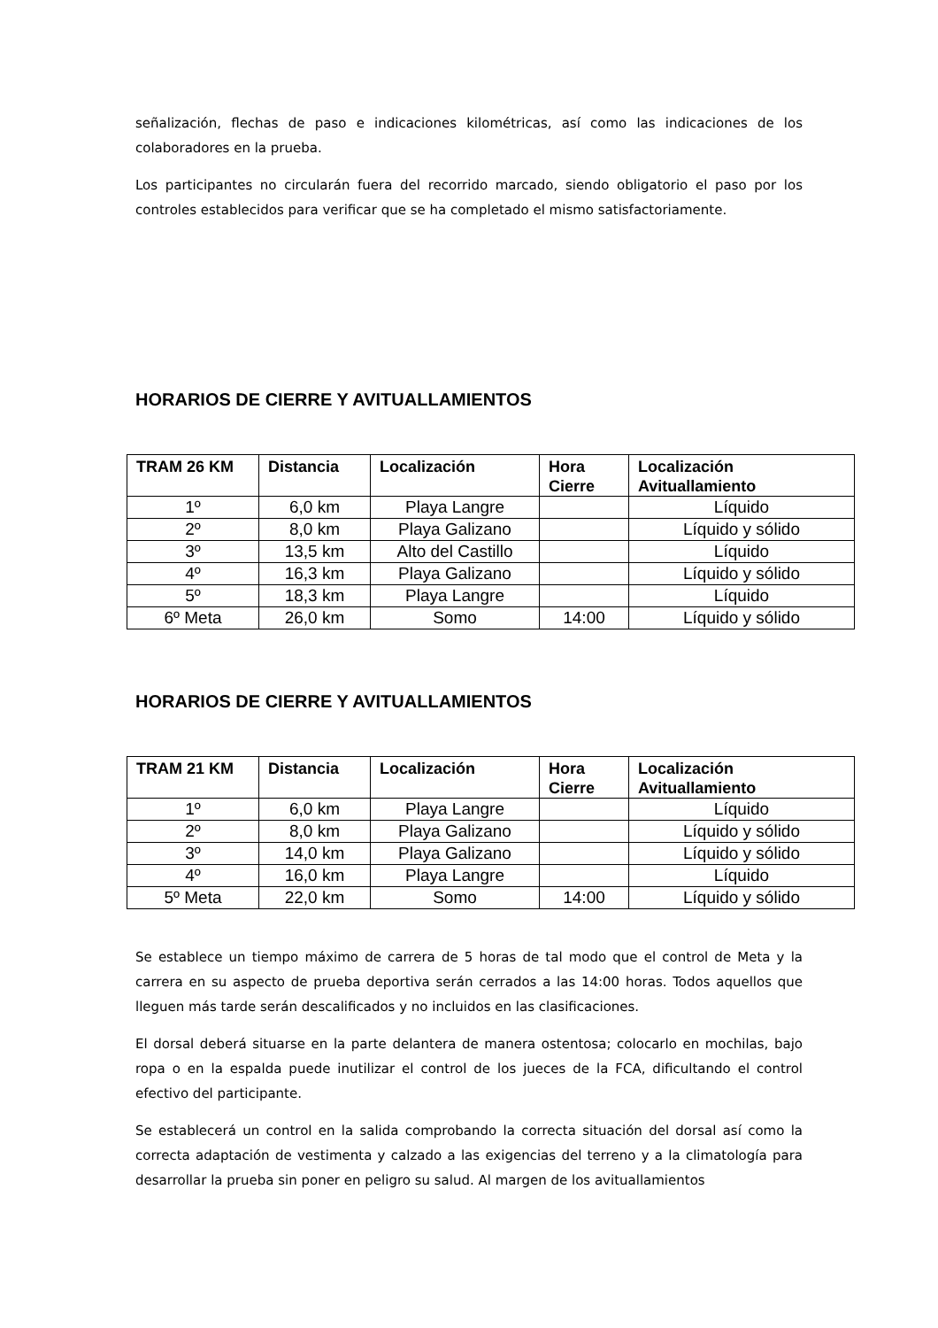señalización, flechas de paso e indicaciones kilométricas, así como las indicaciones de los colaboradores en la prueba.
Los participantes no circularán fuera del recorrido marcado, siendo obligatorio el paso por los controles establecidos para verificar que se ha completado el mismo satisfactoriamente.
HORARIOS DE CIERRE Y AVITUALLAMIENTOS
| TRAM 26 KM | Distancia | Localización | Hora Cierre | Localización Avituallamiento |
| --- | --- | --- | --- | --- |
| 1º | 6,0 km | Playa Langre | | Líquido |
| 2º | 8,0 km | Playa Galizano | | Líquido y sólido |
| 3º | 13,5 km | Alto del Castillo | | Líquido |
| 4º | 16,3 km | Playa Galizano | | Líquido y sólido |
| 5º | 18,3 km | Playa Langre | | Líquido |
| 6º Meta | 26,0 km | Somo | 14:00 | Líquido y sólido |
HORARIOS DE CIERRE Y AVITUALLAMIENTOS
| TRAM 21 KM | Distancia | Localización | Hora Cierre | Localización Avituallamiento |
| --- | --- | --- | --- | --- |
| 1º | 6,0 km | Playa Langre | | Líquido |
| 2º | 8,0 km | Playa Galizano | | Líquido y sólido |
| 3º | 14,0 km | Playa Galizano | | Líquido y sólido |
| 4º | 16,0 km | Playa Langre | | Líquido |
| 5º Meta | 22,0 km | Somo | 14:00 | Líquido y sólido |
Se establece un tiempo máximo de carrera de 5 horas de tal modo que el control de Meta y la carrera en su aspecto de prueba deportiva serán cerrados a las 14:00 horas. Todos aquellos que lleguen más tarde serán descalificados y no incluidos en las clasificaciones.
El dorsal deberá situarse en la parte delantera de manera ostentosa; colocarlo en mochilas, bajo ropa o en la espalda puede inutilizar el control de los jueces de la FCA, dificultando el control efectivo del participante.
Se establecerá un control en la salida comprobando la correcta situación del dorsal así como la correcta adaptación de vestimenta y calzado a las exigencias del terreno y a la climatología para desarrollar la prueba sin poner en peligro su salud. Al margen de los avituallamientos